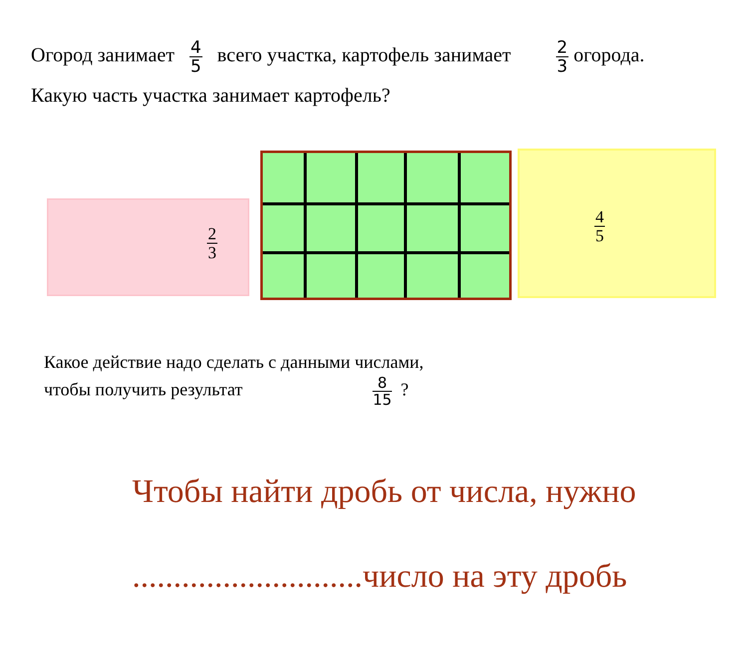Огород занимает 4 5 всего участка, картофель занимает 2 3 огорода.
Какую часть участка занимает картофель?
2 3
4 5
Какое действие надо сделать с данными числами,
чтобы получить результат 8 15 ?
Чтобы найти дробь от числа, нужно
............................число на эту дробь